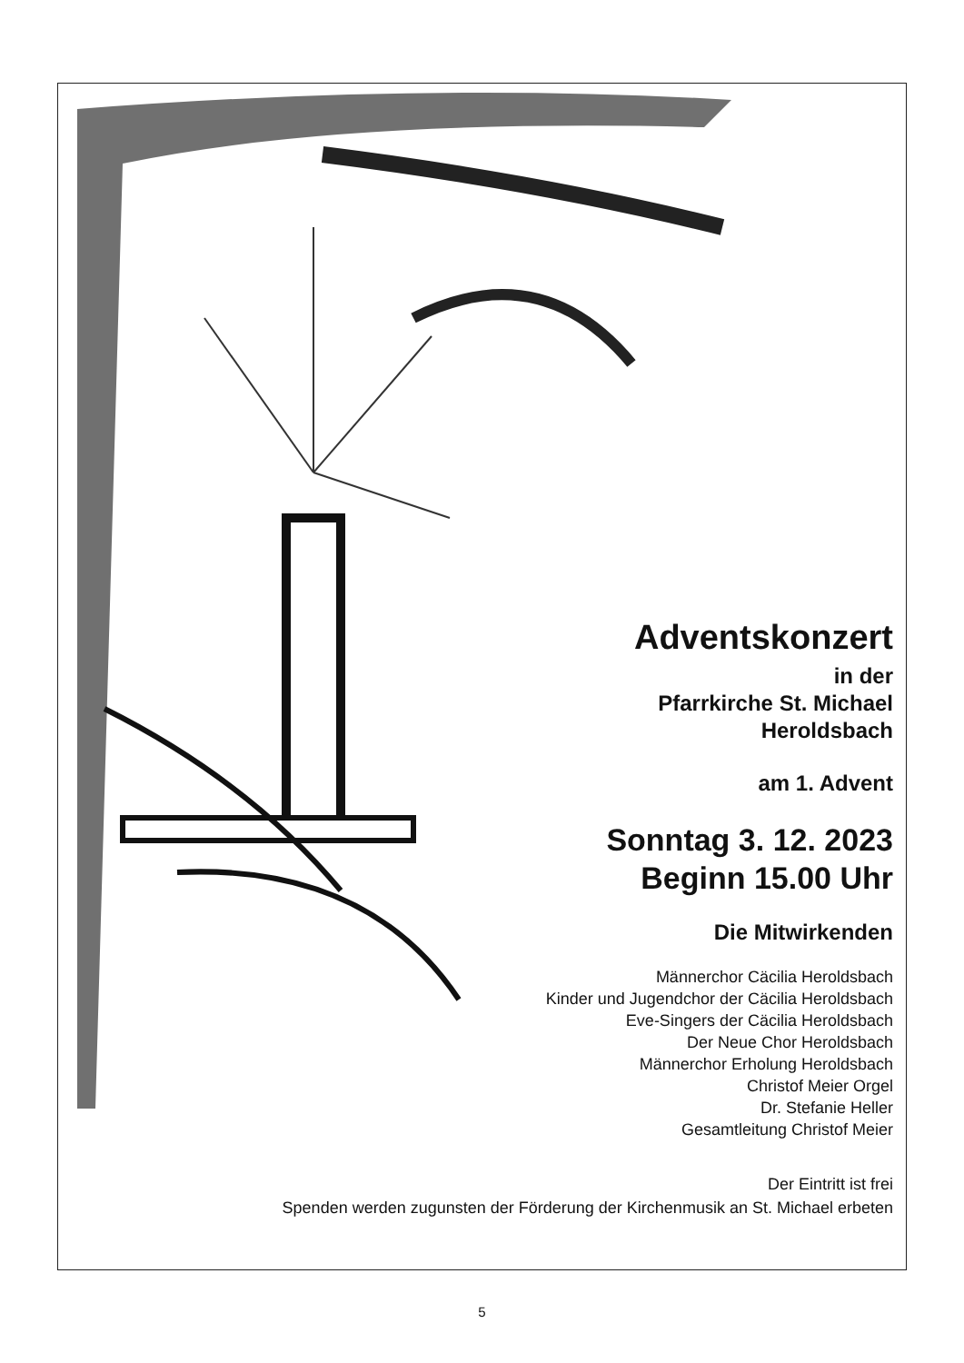Adventskonzert
in der
Pfarrkirche St. Michael
Heroldsbach
am 1. Advent
Sonntag 3. 12. 2023
Beginn 15.00 Uhr
Die Mitwirkenden
Männerchor Cäcilia Heroldsbach
Kinder und Jugendchor der Cäcilia Heroldsbach
Eve-Singers der Cäcilia Heroldsbach
Der Neue Chor Heroldsbach
Männerchor Erholung Heroldsbach
Christof Meier Orgel
Dr. Stefanie Heller
Gesamtleitung Christof Meier
Der Eintritt ist frei
Spenden werden zugunsten der Förderung der Kirchenmusik an St. Michael erbeten
5